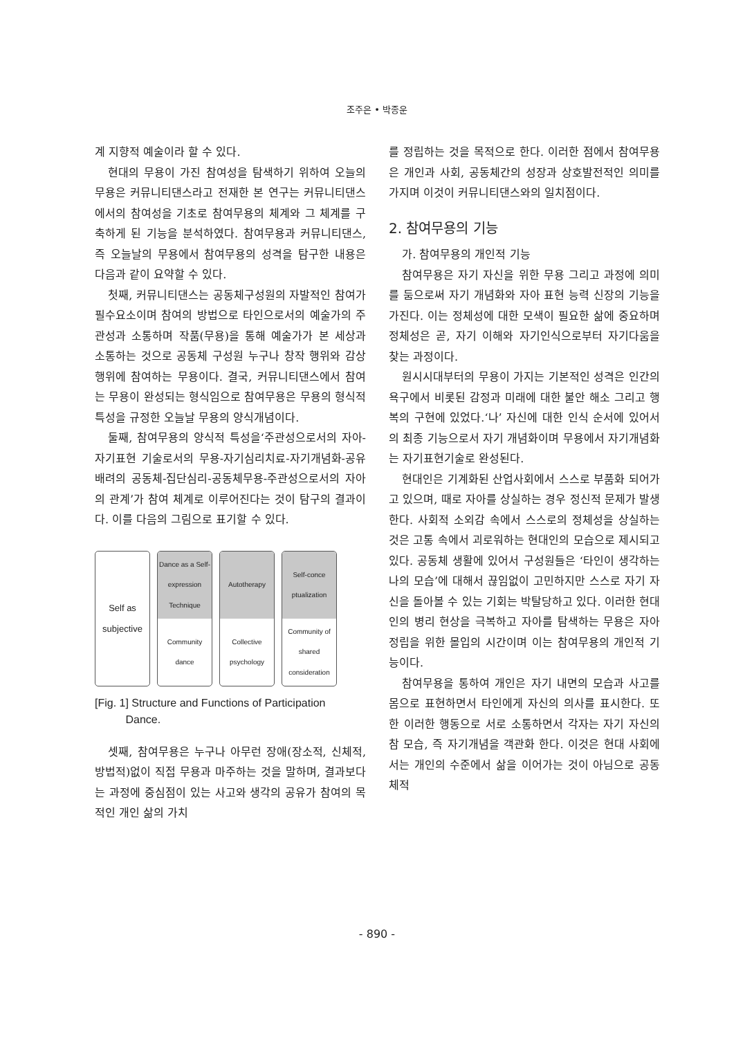조주은 • 박종운
계 지향적 예술이라 할 수 있다.
현대의 무용이 가진 참여성을 탐색하기 위하여 오늘의 무용은 커뮤니티댄스라고 전재한 본 연구는 커뮤니티댄스에서의 참여성을 기초로 참여무용의 체계와 그 체계를 구축하게 된 기능을 분석하였다. 참여무용과 커뮤니티댄스, 즉 오늘날의 무용에서 참여무용의 성격을 탐구한 내용은 다음과 같이 요약할 수 있다.
첫째, 커뮤니티댄스는 공동체구성원의 자발적인 참여가 필수요소이며 참여의 방법으로 타인으로서의 예술가의 주관성과 소통하며 작품(무용)을 통해 예술가가 본 세상과 소통하는 것으로 공동체 구성원 누구나 창작 행위와 감상행위에 참여하는 무용이다. 결국, 커뮤니티댄스에서 참여는 무용이 완성되는 형식임으로 참여무용은 무용의 형식적 특성을 규정한 오늘날 무용의 양식개념이다.
둘째, 참여무용의 양식적 특성을‘주관성으로서의 자아-자기표현 기술로서의 무용-자기심리치료-자기개념화-공유배려의 공동체-집단심리-공동체무용-주관성으로서의 자아의 관계’가 참여 체계로 이루어진다는 것이 탐구의 결과이다. 이를 다음의 그림으로 표기할 수 있다.
Self as subjective
Dance as a Self-expression Technique
Community dance
Autotherapy
Collective psychology
Self-conce ptualization
Community of shared consideration
[Fig. 1] Structure and Functions of Participation
Dance.
셋째, 참여무용은 누구나 아무런 장애(장소적, 신체적, 방법적)없이 직접 무용과 마주하는 것을 말하며, 결과보다는 과정에 중심점이 있는 사고와 생각의 공유가 참여의 목적인 개인 삶의 가치
를 정립하는 것을 목적으로 한다. 이러한 점에서 참여무용은 개인과 사회, 공동체간의 성장과 상호발전적인 의미를 가지며 이것이 커뮤니티댄스와의 일치점이다.
2. 참여무용의 기능
가. 참여무용의 개인적 기능
참여무용은 자기 자신을 위한 무용 그리고 과정에 의미를 둠으로써 자기 개념화와 자아 표현 능력 신장의 기능을 가진다. 이는 정체성에 대한 모색이 필요한 삶에 중요하며 정체성은 곧, 자기 이해와 자기인식으로부터 자기다움을 찾는 과정이다.
원시시대부터의 무용이 가지는 기본적인 성격은 인간의 욕구에서 비롯된 감정과 미래에 대한 불안 해소 그리고 행복의 구현에 있었다.‘나’ 자신에 대한 인식 순서에 있어서의 최종 기능으로서 자기 개념화이며 무용에서 자기개념화는 자기표현기술로 완성된다.
현대인은 기계화된 산업사회에서 스스로 부품화 되어가고 있으며, 때로 자아를 상실하는 경우 정신적 문제가 발생한다. 사회적 소외감 속에서 스스로의 정체성을 상실하는 것은 고통 속에서 괴로워하는 현대인의 모습으로 제시되고 있다. 공동체 생활에 있어서 구성원들은 ‘타인이 생각하는 나의 모습’에 대해서 끊임없이 고민하지만 스스로 자기 자신을 돌아볼 수 있는 기회는 박탈당하고 있다. 이러한 현대인의 병리 현상을 극복하고 자아를 탐색하는 무용은 자아정립을 위한 몰입의 시간이며 이는 참여무용의 개인적 기능이다.
참여무용을 통하여 개인은 자기 내면의 모습과 사고를 몸으로 표현하면서 타인에게 자신의 의사를 표시한다. 또한 이러한 행동으로 서로 소통하면서 각자는 자기 자신의 참 모습, 즉 자기개념을 객관화 한다. 이것은 현대 사회에서는 개인의 수준에서 삶을 이어가는 것이 아님으로 공동체적
- 890 -